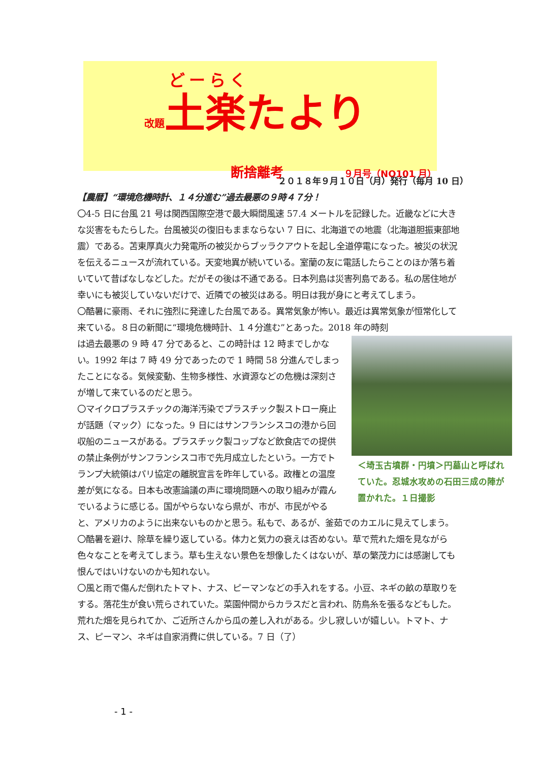どーらく
改題土楽たより
断捨離考 ９月号（NO101 月）
２０１８年９月１０日（月）発行（毎月 10 日）
【農暦】“環境危機時計、１４分進む”過去最悪の９時４７分！
〇4-5 日に台風 21 号は関西国際空港で最大瞬間風速 57.4 メートルを記録した。近畿などに大きな災害をもたらした。台風被災の復旧もままならない 7 日に、北海道での地震（北海道胆振東部地震）である。苫東厚真火力発電所の被災からブッラクアウトを起し全道停電になった。被災の状況を伝えるニュースが流れている。天変地異が続いている。室蘭の友に電話したらことのほか落ち着いていて昔ばなしなどした。だがその後は不通である。日本列島は災害列島である。私の居住地が幸いにも被災していないだけで、近隣での被災はある。明日は我が身にと考えてしまう。
〇酷暑に豪雨、それに強烈に発達した台風である。異常気象が怖い。最近は異常気象が恒常化して来ている。８日の新聞に“環境危機時計、１４分進む”とあった。2018 年の時刻
＜埼玉古墳群・円墳＞円墓山と呼ばれていた。忍城水攻めの石田三成の陣が置かれた。１日撮影
は過去最悪の 9 時 47 分であると、この時計は 12 時までしかない。1992 年は 7 時 49 分であったので 1 時間 58 分進んでしまったことになる。気候変動、生物多様性、水資源などの危機は深刻さが増して来ているのだと思う。
〇マイクロプラスチックの海洋汚染でプラスチック製ストロー廃止が話題（マック）になった。9 日にはサンフランシスコの港から回収船のニュースがある。プラスチック製コップなど飲食店での提供の禁止条例がサンフランシスコ市で先月成立したという。一方でトランプ大統領はパリ協定の離脱宣言を昨年している。政権との温度差が気になる。日本も改憲論議の声に環境問題への取り組みが霞んでいるように感じる。国がやらないなら県が、市が、市民がやると、アメリカのように出来ないものかと思う。私もで、あるが、釜茹でのカエルに見えてしまう。
〇酷暑を避け、除草を繰り返している。体力と気力の衰えは否めない。草で荒れた畑を見ながら色々なことを考えてしまう。草も生えない景色を想像したくはないが、草の繁茂力には感謝しても恨んではいけないのかも知れない。
〇風と雨で傷んだ倒れたトマト、ナス、ピーマンなどの手入れをする。小豆、ネギの畝の草取りをする。落花生が食い荒らされていた。菜園仲間からカラスだと言われ、防鳥糸を張るなどもした。荒れた畑を見られてか、ご近所さんから瓜の差し入れがある。少し寂しいが嬉しい。トマト、ナス、ピーマン、ネギは自家消費に供している。7 日（了）
- 1 -